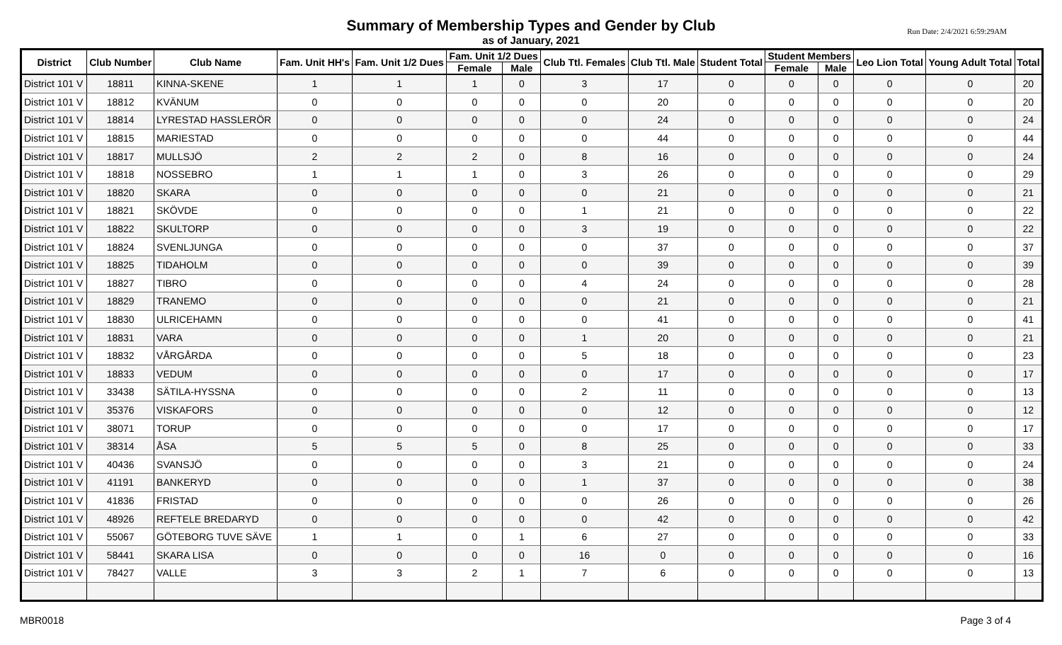Summary of Membership Types and Gender by Club
as of January, 2021
Run Date: 2/4/2021 6:59:29AM
| District | Club Number | Club Name | Fam. Unit HH's | Fam. Unit 1/2 Dues | Fam. Unit 1/2 Dues | | Club Ttl. Females | Club Ttl. Male | Student Total | Student Members | | Leo Lion Total | Young Adult Total | Total |
| --- | --- | --- | --- | --- | --- | --- | --- | --- | --- | --- | --- | --- | --- | --- |
| | | | | | Female | Male | | | | Female | Male | | | |
| District 101 V | 18811 | KINNA-SKENE | 1 | 1 | 1 | 0 | 3 | 17 | 0 | 0 | 0 | 0 | 0 | 20 |
| District 101 V | 18812 | KVÄNUM | 0 | 0 | 0 | 0 | 0 | 20 | 0 | 0 | 0 | 0 | 0 | 20 |
| District 101 V | 18814 | LYRESTAD HASSLERÖR | 0 | 0 | 0 | 0 | 0 | 24 | 0 | 0 | 0 | 0 | 0 | 24 |
| District 101 V | 18815 | MARIESTAD | 0 | 0 | 0 | 0 | 0 | 44 | 0 | 0 | 0 | 0 | 0 | 44 |
| District 101 V | 18817 | MULLSJÖ | 2 | 2 | 2 | 0 | 8 | 16 | 0 | 0 | 0 | 0 | 0 | 24 |
| District 101 V | 18818 | NOSSEBRO | 1 | 1 | 1 | 0 | 3 | 26 | 0 | 0 | 0 | 0 | 0 | 29 |
| District 101 V | 18820 | SKARA | 0 | 0 | 0 | 0 | 0 | 21 | 0 | 0 | 0 | 0 | 0 | 21 |
| District 101 V | 18821 | SKÖVDE | 0 | 0 | 0 | 0 | 1 | 21 | 0 | 0 | 0 | 0 | 0 | 22 |
| District 101 V | 18822 | SKULTORP | 0 | 0 | 0 | 0 | 3 | 19 | 0 | 0 | 0 | 0 | 0 | 22 |
| District 101 V | 18824 | SVENLJUNGA | 0 | 0 | 0 | 0 | 0 | 37 | 0 | 0 | 0 | 0 | 0 | 37 |
| District 101 V | 18825 | TIDAHOLM | 0 | 0 | 0 | 0 | 0 | 39 | 0 | 0 | 0 | 0 | 0 | 39 |
| District 101 V | 18827 | TIBRO | 0 | 0 | 0 | 0 | 4 | 24 | 0 | 0 | 0 | 0 | 0 | 28 |
| District 101 V | 18829 | TRANEMO | 0 | 0 | 0 | 0 | 0 | 21 | 0 | 0 | 0 | 0 | 0 | 21 |
| District 101 V | 18830 | ULRICEHAMN | 0 | 0 | 0 | 0 | 0 | 41 | 0 | 0 | 0 | 0 | 0 | 41 |
| District 101 V | 18831 | VARA | 0 | 0 | 0 | 0 | 1 | 20 | 0 | 0 | 0 | 0 | 0 | 21 |
| District 101 V | 18832 | VÅRGÅRDA | 0 | 0 | 0 | 0 | 5 | 18 | 0 | 0 | 0 | 0 | 0 | 23 |
| District 101 V | 18833 | VEDUM | 0 | 0 | 0 | 0 | 0 | 17 | 0 | 0 | 0 | 0 | 0 | 17 |
| District 101 V | 33438 | SÄTILA-HYSSNA | 0 | 0 | 0 | 0 | 2 | 11 | 0 | 0 | 0 | 0 | 0 | 13 |
| District 101 V | 35376 | VISKAFORS | 0 | 0 | 0 | 0 | 0 | 12 | 0 | 0 | 0 | 0 | 0 | 12 |
| District 101 V | 38071 | TORUP | 0 | 0 | 0 | 0 | 0 | 17 | 0 | 0 | 0 | 0 | 0 | 17 |
| District 101 V | 38314 | ÅSA | 5 | 5 | 5 | 0 | 8 | 25 | 0 | 0 | 0 | 0 | 0 | 33 |
| District 101 V | 40436 | SVANSJÖ | 0 | 0 | 0 | 0 | 3 | 21 | 0 | 0 | 0 | 0 | 0 | 24 |
| District 101 V | 41191 | BANKERYD | 0 | 0 | 0 | 0 | 1 | 37 | 0 | 0 | 0 | 0 | 0 | 38 |
| District 101 V | 41836 | FRISTAD | 0 | 0 | 0 | 0 | 0 | 26 | 0 | 0 | 0 | 0 | 0 | 26 |
| District 101 V | 48926 | REFTELE BREDARYD | 0 | 0 | 0 | 0 | 0 | 42 | 0 | 0 | 0 | 0 | 0 | 42 |
| District 101 V | 55067 | GÖTEBORG TUVE SÄVE | 1 | 1 | 0 | 1 | 6 | 27 | 0 | 0 | 0 | 0 | 0 | 33 |
| District 101 V | 58441 | SKARA LISA | 0 | 0 | 0 | 0 | 16 | 0 | 0 | 0 | 0 | 0 | 0 | 16 |
| District 101 V | 78427 | VALLE | 3 | 3 | 2 | 1 | 7 | 6 | 0 | 0 | 0 | 0 | 0 | 13 |
MBR0018 Page 3 of 4